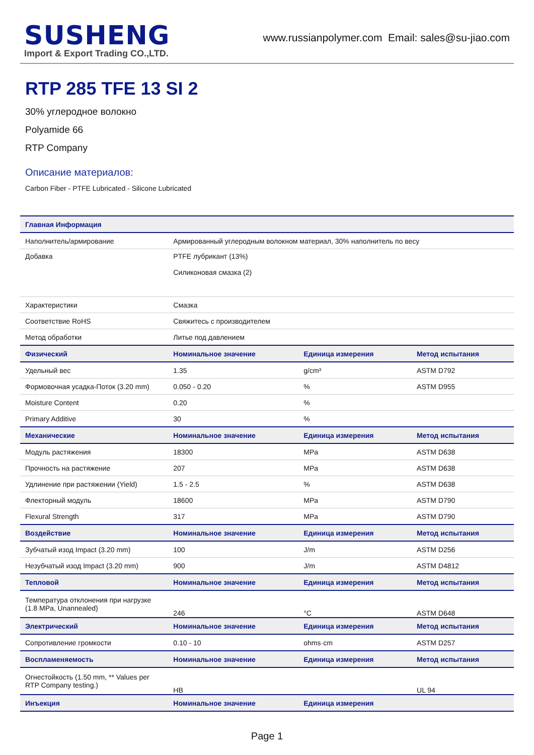SUSHENG
Import & Export Trading CO.,LTD.
www.russianpolymer.com Email: sales@su-jiao.com
RTP 285 TFE 13 SI 2
30% углеродное волокно
Polyamide 66
RTP Company
Описание материалов:
Carbon Fiber - PTFE Lubricated - Silicone Lubricated
| Главная Информация | | | |
| --- | --- | --- | --- |
| Наполнитель/армирование | Армированный углеродным волокном материал, 30% наполнитель по весу | | |
| Добавка | PTFE лубрикант (13%) Силиконовая смазка (2) | | |
| Характеристики | Смазка | | |
| Соответствие RoHS | Свяжитесь с производителем | | |
| Метод обработки | Литье под давлением | | |
| Физический | Номинальное значение | Единица измерения | Метод испытания |
| Удельный вес | 1.35 | g/cm³ | ASTM D792 |
| Формовочная усадка-Поток (3.20 mm) | 0.050 - 0.20 | % | ASTM D955 |
| Moisture Content | 0.20 | % | |
| Primary Additive | 30 | % | |
| Механические | Номинальное значение | Единица измерения | Метод испытания |
| Модуль растяжения | 18300 | MPa | ASTM D638 |
| Прочность на растяжение | 207 | MPa | ASTM D638 |
| Удлинение при растяжении (Yield) | 1.5 - 2.5 | % | ASTM D638 |
| Флекторный модуль | 18600 | MPa | ASTM D790 |
| Flexural Strength | 317 | MPa | ASTM D790 |
| Воздействие | Номинальное значение | Единица измерения | Метод испытания |
| Зубчатый изод Impact (3.20 mm) | 100 | J/m | ASTM D256 |
| Незубчатый изод Impact (3.20 mm) | 900 | J/m | ASTM D4812 |
| Тепловой | Номинальное значение | Единица измерения | Метод испытания |
| Температура отклонения при нагрузке (1.8 MPa, Unannealed) | 246 | °C | ASTM D648 |
| Электрический | Номинальное значение | Единица измерения | Метод испытания |
| Сопротивление громкости | 0.10 - 10 | ohms·cm | ASTM D257 |
| Воспламеняемость | Номинальное значение | Единица измерения | Метод испытания |
| Огнестойкость (1.50 mm, ** Values per RTP Company testing.) | HB | | UL 94 |
| Инъекция | Номинальное значение | Единица измерения | |
Page 1